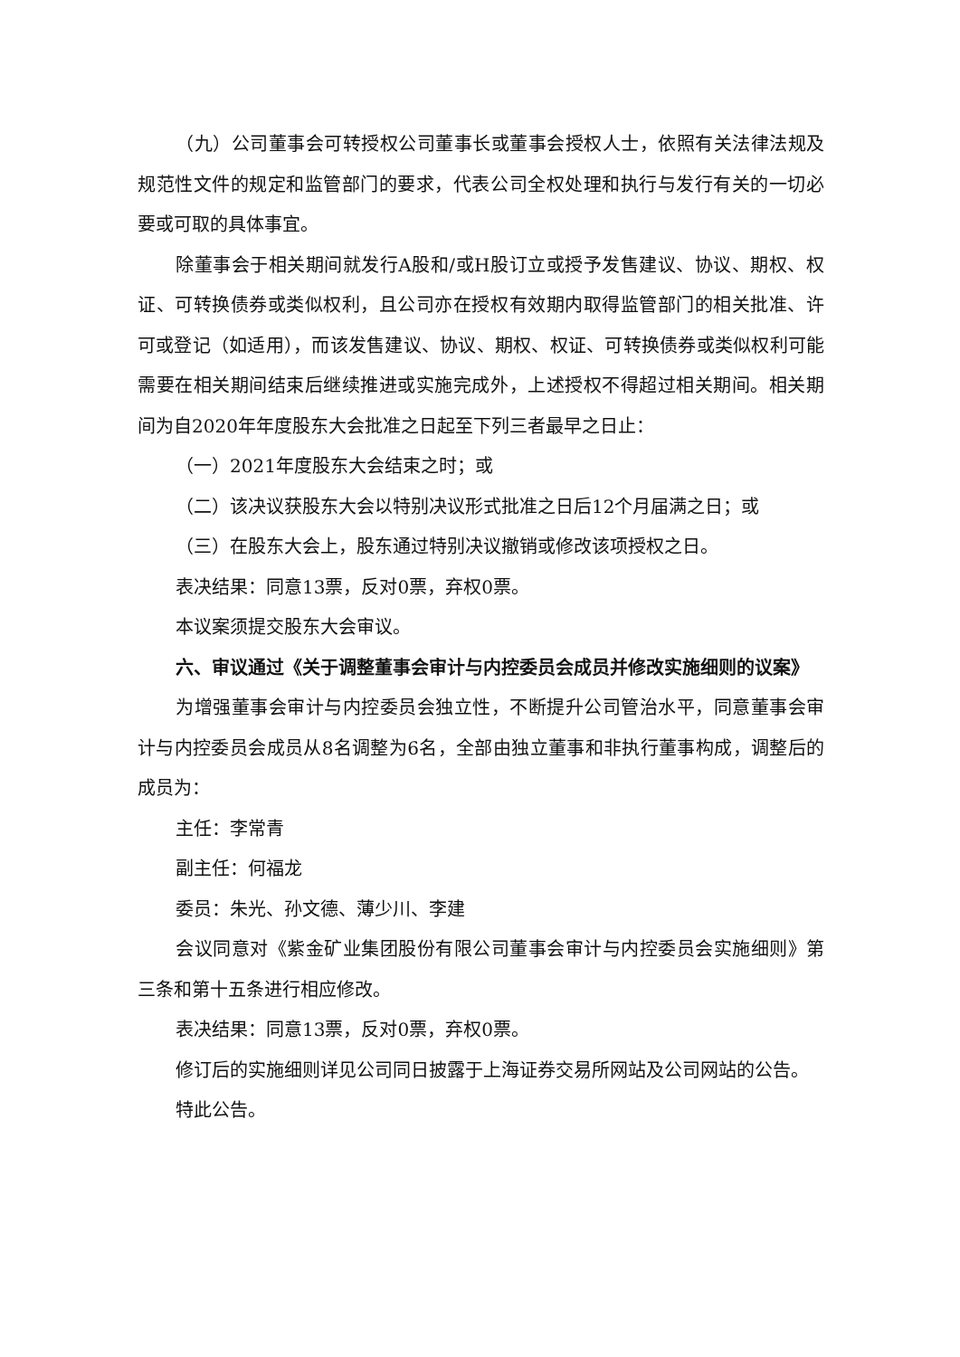（九）公司董事会可转授权公司董事长或董事会授权人士，依照有关法律法规及规范性文件的规定和监管部门的要求，代表公司全权处理和执行与发行有关的一切必要或可取的具体事宜。
除董事会于相关期间就发行A股和/或H股订立或授予发售建议、协议、期权、权证、可转换债券或类似权利，且公司亦在授权有效期内取得监管部门的相关批准、许可或登记（如适用），而该发售建议、协议、期权、权证、可转换债券或类似权利可能需要在相关期间结束后继续推进或实施完成外，上述授权不得超过相关期间。相关期间为自2020年年度股东大会批准之日起至下列三者最早之日止：
（一）2021年度股东大会结束之时；或
（二）该决议获股东大会以特别决议形式批准之日后12个月届满之日；或
（三）在股东大会上，股东通过特别决议撤销或修改该项授权之日。
表决结果：同意13票，反对0票，弃权0票。
本议案须提交股东大会审议。
六、审议通过《关于调整董事会审计与内控委员会成员并修改实施细则的议案》
为增强董事会审计与内控委员会独立性，不断提升公司管治水平，同意董事会审计与内控委员会成员从8名调整为6名，全部由独立董事和非执行董事构成，调整后的成员为：
主任：李常青
副主任：何福龙
委员：朱光、孙文德、薄少川、李建
会议同意对《紫金矿业集团股份有限公司董事会审计与内控委员会实施细则》第三条和第十五条进行相应修改。
表决结果：同意13票，反对0票，弃权0票。
修订后的实施细则详见公司同日披露于上海证券交易所网站及公司网站的公告。
特此公告。